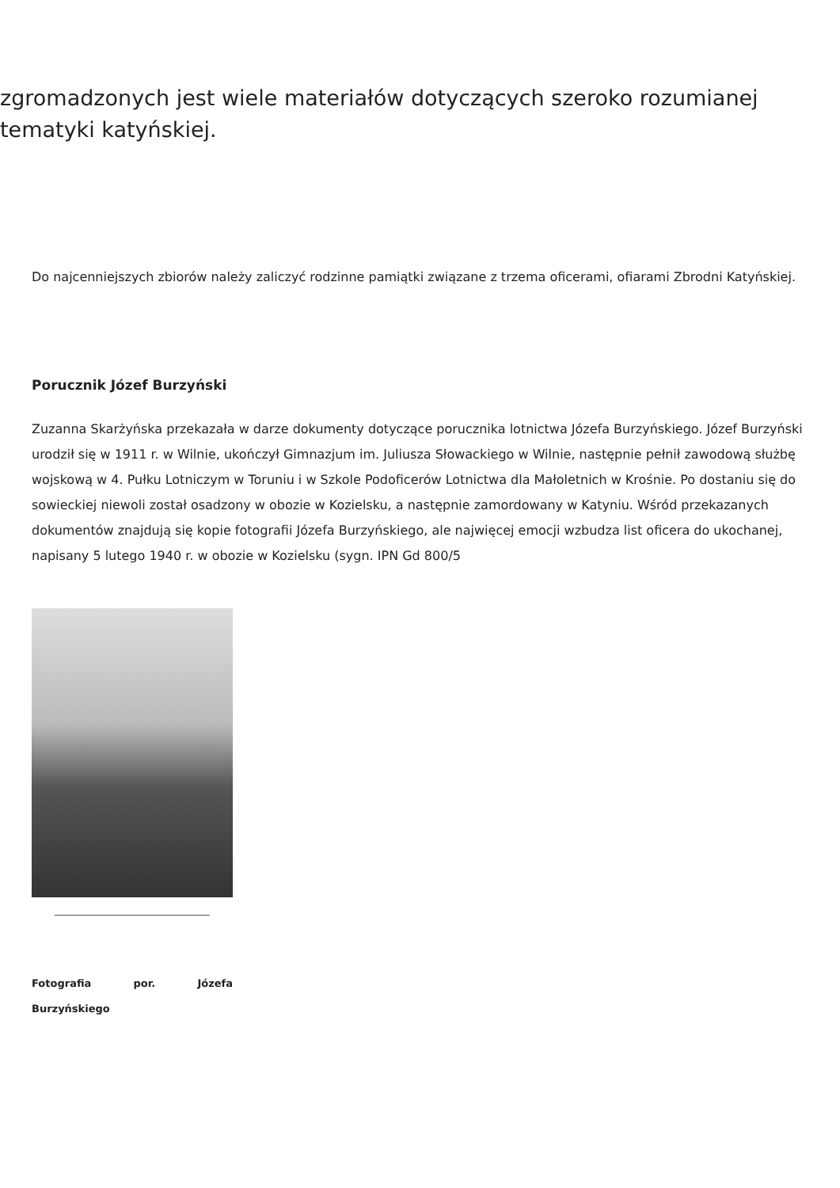zgromadzonych jest wiele materiałów dotyczących szeroko rozumianej tematyki katyńskiej.
Do najcenniejszych zbiorów należy zaliczyć rodzinne pamiątki związane z trzema oficerami, ofiarami Zbrodni Katyńskiej.
Porucznik Józef Burzyński
Zuzanna Skarżyńska przekazała w darze dokumenty dotyczące porucznika lotnictwa Józefa Burzyńskiego. Józef Burzyński urodził się w 1911 r. w Wilnie, ukończył Gimnazjum im. Juliusza Słowackiego w Wilnie, następnie pełnił zawodową służbę wojskową w 4. Pułku Lotniczym w Toruniu i w Szkole Podoficerów Lotnictwa dla Małoletnich w Krośnie. Po dostaniu się do sowieckiej niewoli został osadzony w obozie w Kozielsku, a następnie zamordowany w Katyniu. Wśród przekazanych dokumentów znajdują się kopie fotografii Józefa Burzyńskiego, ale najwięcej emocji wzbudza list oficera do ukochanej, napisany 5 lutego 1940 r. w obozie w Kozielsku (sygn. IPN Gd 800/5
Fotografia por. Józefa Burzyńskiego